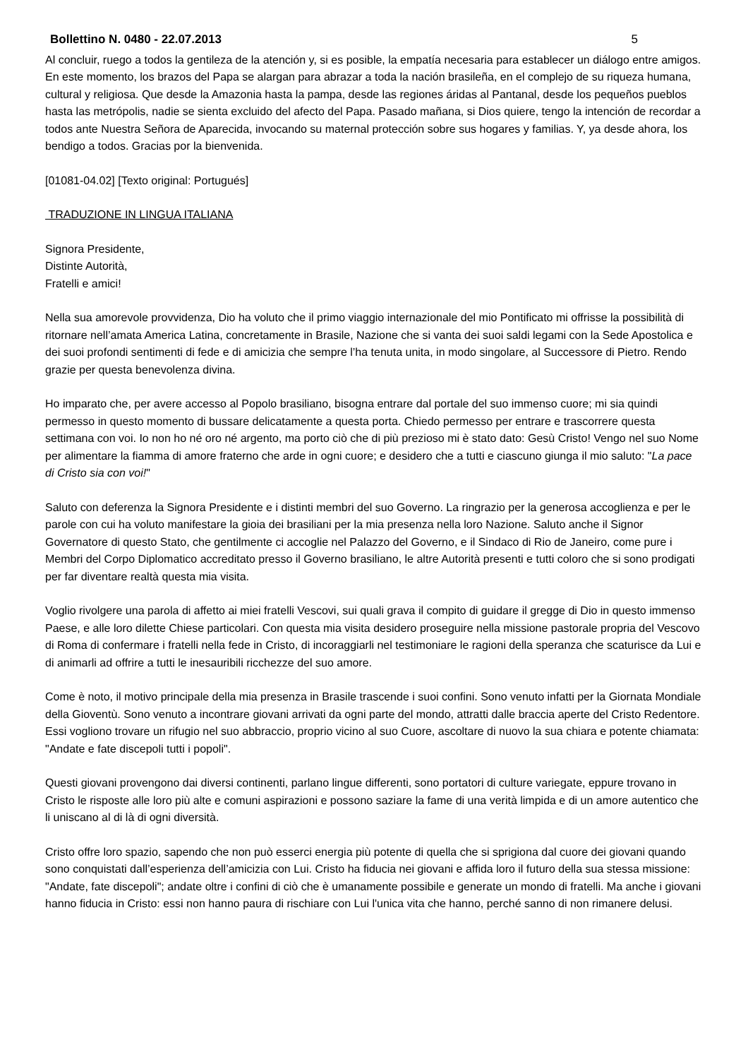Bollettino N. 0480 - 22.07.2013 5
Al concluir, ruego a todos la gentileza de la atención y, si es posible, la empatía necesaria para establecer un diálogo entre amigos. En este momento, los brazos del Papa se alargan para abrazar a toda la nación brasileña, en el complejo de su riqueza humana, cultural y religiosa. Que desde la Amazonia hasta la pampa, desde las regiones áridas al Pantanal, desde los pequeños pueblos hasta las metrópolis, nadie se sienta excluido del afecto del Papa. Pasado mañana, si Dios quiere, tengo la intención de recordar a todos ante Nuestra Señora de Aparecida, invocando su maternal protección sobre sus hogares y familias. Y, ya desde ahora, los bendigo a todos. Gracias por la bienvenida.
[01081-04.02] [Texto original: Portugués]
TRADUZIONE IN LINGUA ITALIANA
Signora Presidente,
Distinte Autorità,
Fratelli e amici!
Nella sua amorevole provvidenza, Dio ha voluto che il primo viaggio internazionale del mio Pontificato mi offrisse la possibilità di ritornare nell’amata America Latina, concretamente in Brasile, Nazione che si vanta dei suoi saldi legami con la Sede Apostolica e dei suoi profondi sentimenti di fede e di amicizia che sempre l’ha tenuta unita, in modo singolare, al Successore di Pietro. Rendo grazie per questa benevolenza divina.
Ho imparato che, per avere accesso al Popolo brasiliano, bisogna entrare dal portale del suo immenso cuore; mi sia quindi permesso in questo momento di bussare delicatamente a questa porta. Chiedo permesso per entrare e trascorrere questa settimana con voi. Io non ho né oro né argento, ma porto ciò che di più prezioso mi è stato dato: Gesù Cristo! Vengo nel suo Nome per alimentare la fiamma di amore fraterno che arde in ogni cuore; e desidero che a tutti e ciascuno giunga il mio saluto: "La pace di Cristo sia con voi!"
Saluto con deferenza la Signora Presidente e i distinti membri del suo Governo. La ringrazio per la generosa accoglienza e per le parole con cui ha voluto manifestare la gioia dei brasiliani per la mia presenza nella loro Nazione. Saluto anche il Signor Governatore di questo Stato, che gentilmente ci accoglie nel Palazzo del Governo, e il Sindaco di Rio de Janeiro, come pure i Membri del Corpo Diplomatico accreditato presso il Governo brasiliano, le altre Autorità presenti e tutti coloro che si sono prodigati per far diventare realtà questa mia visita.
Voglio rivolgere una parola di affetto ai miei fratelli Vescovi, sui quali grava il compito di guidare il gregge di Dio in questo immenso Paese, e alle loro dilette Chiese particolari. Con questa mia visita desidero proseguire nella missione pastorale propria del Vescovo di Roma di confermare i fratelli nella fede in Cristo, di incoraggiarli nel testimoniare le ragioni della speranza che scaturisce da Lui e di animarli ad offrire a tutti le inesauribili ricchezze del suo amore.
Come è noto, il motivo principale della mia presenza in Brasile trascende i suoi confini. Sono venuto infatti per la Giornata Mondiale della Gioventù. Sono venuto a incontrare giovani arrivati da ogni parte del mondo, attratti dalle braccia aperte del Cristo Redentore. Essi vogliono trovare un rifugio nel suo abbraccio, proprio vicino al suo Cuore, ascoltare di nuovo la sua chiara e potente chiamata: "Andate e fate discepoli tutti i popoli".
Questi giovani provengono dai diversi continenti, parlano lingue differenti, sono portatori di culture variegate, eppure trovano in Cristo le risposte alle loro più alte e comuni aspirazioni e possono saziare la fame di una verità limpida e di un amore autentico che li uniscano al di là di ogni diversità.
Cristo offre loro spazio, sapendo che non può esserci energia più potente di quella che si sprigiona dal cuore dei giovani quando sono conquistati dall’esperienza dell’amicizia con Lui. Cristo ha fiducia nei giovani e affida loro il futuro della sua stessa missione: "Andate, fate discepoli"; andate oltre i confini di ciò che è umanamente possibile e generate un mondo di fratelli. Ma anche i giovani hanno fiducia in Cristo: essi non hanno paura di rischiare con Lui l'unica vita che hanno, perché sanno di non rimanere delusi.